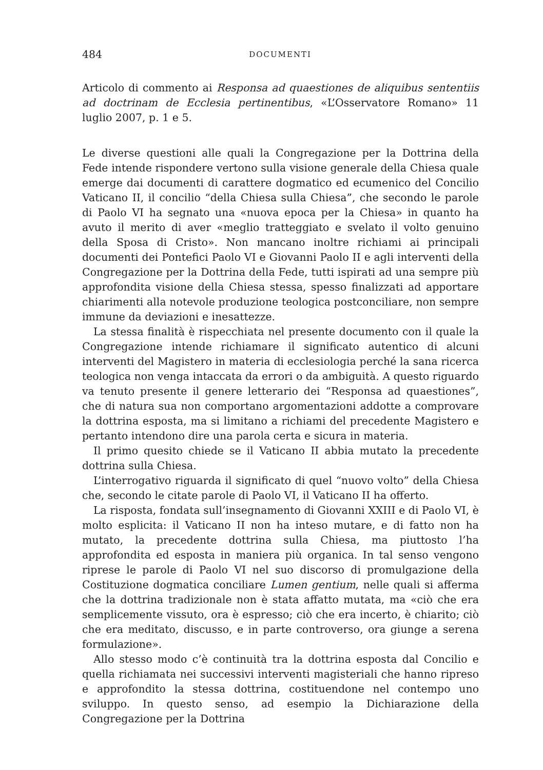484 DOCUMENTI
Articolo di commento ai Responsa ad quaestiones de aliquibus sententiis ad doctrinam de Ecclesia pertinentibus, «L’Osservatore Romano» 11 luglio 2007, p. 1 e 5.
Le diverse questioni alle quali la Congregazione per la Dottrina della Fede intende rispondere vertono sulla visione generale della Chiesa quale emerge dai documenti di carattere dogmatico ed ecumenico del Concilio Vaticano II, il concilio “della Chiesa sulla Chiesa”, che secondo le parole di Paolo VI ha segnato una «nuova epoca per la Chiesa» in quanto ha avuto il merito di aver «meglio tratteggiato e svelato il volto genuino della Sposa di Cristo». Non mancano inoltre richiami ai principali documenti dei Pontefici Paolo VI e Giovanni Paolo II e agli interventi della Congregazione per la Dottrina della Fede, tutti ispirati ad una sempre più approfondita visione della Chiesa stessa, spesso finalizzati ad apportare chiarimenti alla notevole produzione teologica postconciliare, non sempre immune da deviazioni e inesattezze.
La stessa finalità è rispecchiata nel presente documento con il quale la Congregazione intende richiamare il significato autentico di alcuni interventi del Magistero in materia di ecclesiologia perché la sana ricerca teologica non venga intaccata da errori o da ambiguità. A questo riguardo va tenuto presente il genere letterario dei “Responsa ad quaestiones”, che di natura sua non comportano argomentazioni addotte a comprovare la dottrina esposta, ma si limitano a richiami del precedente Magistero e pertanto intendono dire una parola certa e sicura in materia.
Il primo quesito chiede se il Vaticano II abbia mutato la precedente dottrina sulla Chiesa.
L’interrogativo riguarda il significato di quel “nuovo volto” della Chiesa che, secondo le citate parole di Paolo VI, il Vaticano II ha offerto.
La risposta, fondata sull’insegnamento di Giovanni XXIII e di Paolo VI, è molto esplicita: il Vaticano II non ha inteso mutare, e di fatto non ha mutato, la precedente dottrina sulla Chiesa, ma piuttosto l’ha approfondita ed esposta in maniera più organica. In tal senso vengono riprese le parole di Paolo VI nel suo discorso di promulgazione della Costituzione dogmatica conciliare Lumen gentium, nelle quali si afferma che la dottrina tradizionale non è stata affatto mutata, ma «ciò che era semplicemente vissuto, ora è espresso; ciò che era incerto, è chiarito; ciò che era meditato, discusso, e in parte controverso, ora giunge a serena formulazione».
Allo stesso modo c’è continuità tra la dottrina esposta dal Concilio e quella richiamata nei successivi interventi magisteriali che hanno ripreso e approfondito la stessa dottrina, costituendone nel contempo uno sviluppo. In questo senso, ad esempio la Dichiarazione della Congregazione per la Dottrina